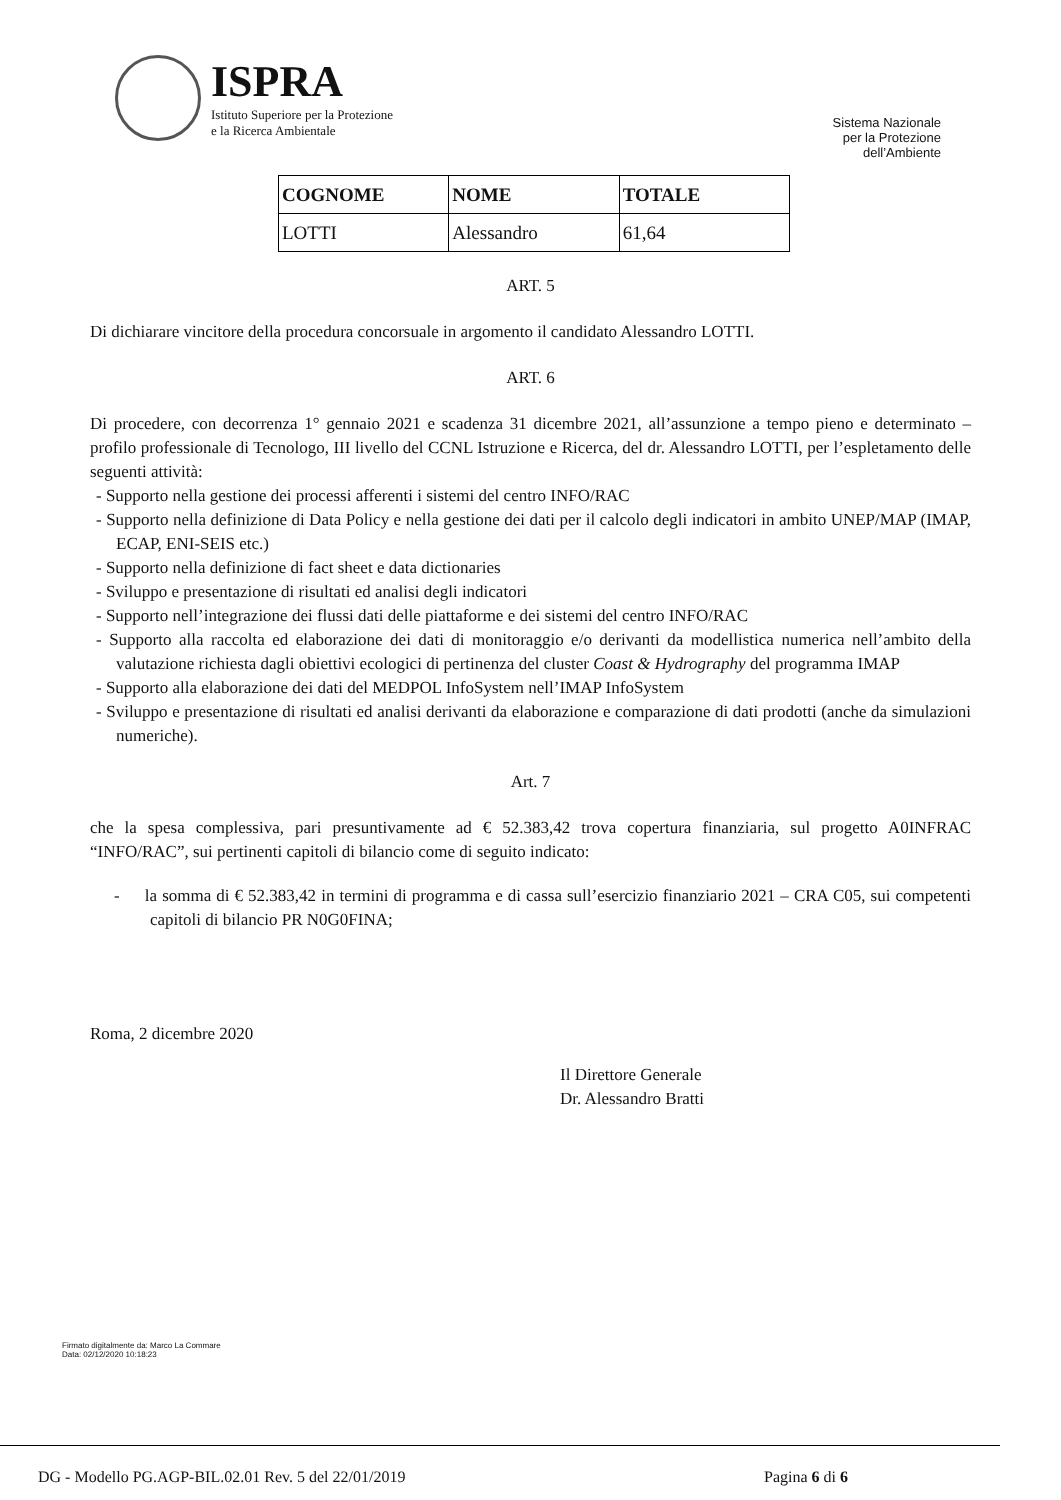ISPRA
Istituto Superiore per la Protezione
e la Ricerca Ambientale
Sistema Nazionale
per la Protezione
dell’Ambiente
| COGNOME | NOME | TOTALE |
| --- | --- | --- |
| LOTTI | Alessandro | 61,64 |
ART. 5
Di dichiarare vincitore della procedura concorsuale in argomento il candidato Alessandro LOTTI.
ART. 6
Di procedere, con decorrenza 1° gennaio 2021 e scadenza 31 dicembre 2021, all’assunzione a tempo pieno e determinato – profilo professionale di Tecnologo, III livello del CCNL Istruzione e Ricerca, del dr. Alessandro LOTTI, per l’espletamento delle seguenti attività:
- Supporto nella gestione dei processi afferenti i sistemi del centro INFO/RAC
- Supporto nella definizione di Data Policy e nella gestione dei dati per il calcolo degli indicatori in ambito UNEP/MAP (IMAP, ECAP, ENI-SEIS etc.)
- Supporto nella definizione di fact sheet e data dictionaries
- Sviluppo e presentazione di risultati ed analisi degli indicatori
- Supporto nell’integrazione dei flussi dati delle piattaforme e dei sistemi del centro INFO/RAC
- Supporto alla raccolta ed elaborazione dei dati di monitoraggio e/o derivanti da modellistica numerica nell’ambito della valutazione richiesta dagli obiettivi ecologici di pertinenza del cluster Coast & Hydrography del programma IMAP
- Supporto alla elaborazione dei dati del MEDPOL InfoSystem nell’IMAP InfoSystem
- Sviluppo e presentazione di risultati ed analisi derivanti da elaborazione e comparazione di dati prodotti (anche da simulazioni numeriche).
Art. 7
che la spesa complessiva, pari presuntivamente ad € 52.383,42 trova copertura finanziaria, sul progetto A0INFRAC “INFO/RAC”, sui pertinenti capitoli di bilancio come di seguito indicato:
- la somma di € 52.383,42 in termini di programma e di cassa sull’esercizio finanziario 2021 – CRA C05, sui competenti capitoli di bilancio PR N0G0FINA;
Roma, 2 dicembre 2020
Il Direttore Generale
Dr. Alessandro Bratti
Firmato digitalmente da: Marco La Commare
Data: 02/12/2020 10:18:23
DG - Modello PG.AGP-BIL.02.01 Rev. 5 del 22/01/2019 Pagina 6 di 6